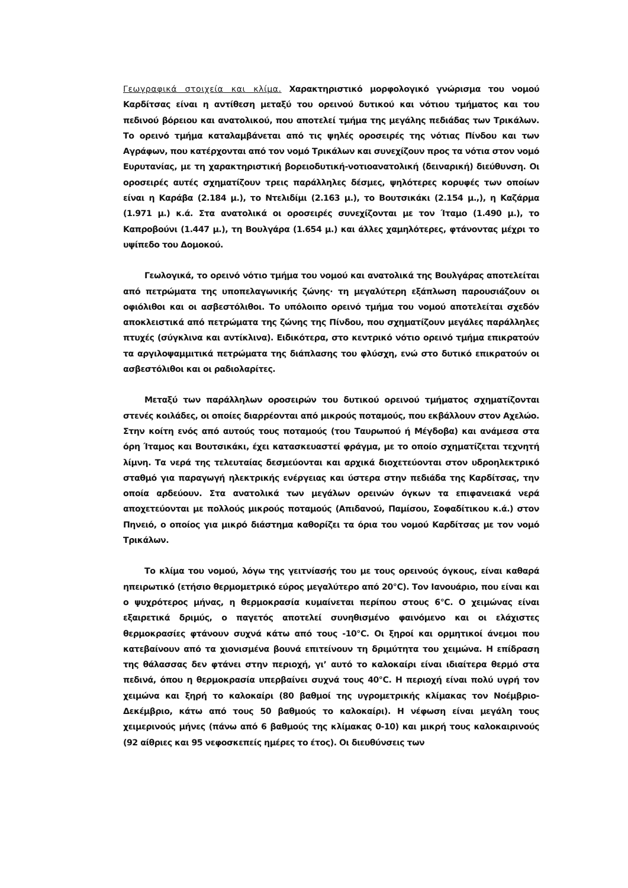Γεωγραφικά στοιχεία και κλίμα. Χαρακτηριστικό μορφολογικό γνώρισμα του νομού Καρδίτσας είναι η αντίθεση μεταξύ του ορεινού δυτικού και νότιου τμήματος και του πεδινού βόρειου και ανατολικού, που αποτελεί τμήμα της μεγάλης πεδιάδας των Τρικάλων. Το ορεινό τμήμα καταλαμβάνεται από τις ψηλές οροσειρές της νότιας Πίνδου και των Αγράφων, που κατέρχονται από τον νομό Τρικάλων και συνεχίζουν προς τα νότια στον νομό Ευρυτανίας, με τη χαρακτηριστική βορειοδυτική-νοτιοανατολική (δειναρική) διεύθυνση. Οι οροσειρές αυτές σχηματίζουν τρεις παράλληλες δέσμες, ψηλότερες κορυφές των οποίων είναι η Καράβα (2.184 μ.), το Ντελιδίμι (2.163 μ.), το Βουτσικάκι (2.154 μ.,), η Καζάρμα (1.971 μ.) κ.ά. Στα ανατολικά οι οροσειρές συνεχίζονται με τον Ίταμο (1.490 μ.), το Καπροβούνι (1.447 μ.), τη Βουλγάρα (1.654 μ.) και άλλες χαμηλότερες, φτάνοντας μέχρι το υψίπεδο του Δομοκού.
Γεωλογικά, το ορεινό νότιο τμήμα του νομού και ανατολικά της Βουλγάρας αποτελείται από πετρώματα της υποπελαγωνικής ζώνης· τη μεγαλύτερη εξάπλωση παρουσιάζουν οι οφιόλιθοι και οι ασβεστόλιθοι. Το υπόλοιπο ορεινό τμήμα του νομού αποτελείται σχεδόν αποκλειστικά από πετρώματα της ζώνης της Πίνδου, που σχηματίζουν μεγάλες παράλληλες πτυχές (σύγκλινα και αντίκλινα). Ειδικότερα, στο κεντρικό νότιο ορεινό τμήμα επικρατούν τα αργιλοψαμμιτικά πετρώματα της διάπλασης του φλύσχη, ενώ στο δυτικό επικρατούν οι ασβεστόλιθοι και οι ραδιολαρίτες.
Μεταξύ των παράλληλων οροσειρών του δυτικού ορεινού τμήματος σχηματίζονται στενές κοιλάδες, οι οποίες διαρρέονται από μικρούς ποταμούς, που εκβάλλουν στον Αχελώο. Στην κοίτη ενός από αυτούς τους ποταμούς (του Ταυρωπού ή Μέγδοβα) και ανάμεσα στα όρη Ίταμος και Βουτσικάκι, έχει κατασκευαστεί φράγμα, με το οποίο σχηματίζεται τεχνητή λίμνη. Τα νερά της τελευταίας δεσμεύονται και αρχικά διοχετεύονται στον υδροηλεκτρικό σταθμό για παραγωγή ηλεκτρικής ενέργειας και ύστερα στην πεδιάδα της Καρδίτσας, την οποία αρδεύουν. Στα ανατολικά των μεγάλων ορεινών όγκων τα επιφανειακά νερά αποχετεύονται με πολλούς μικρούς ποταμούς (Απιδανού, Παμίσου, Σοφαδίτικου κ.ά.) στον Πηνειό, ο οποίος για μικρό διάστημα καθορίζει τα όρια του νομού Καρδίτσας με τον νομό Τρικάλων.
Το κλίμα του νομού, λόγω της γειτνίασής του με τους ορεινούς όγκους, είναι καθαρά ηπειρωτικό (ετήσιο θερμομετρικό εύρος μεγαλύτερο από 20°C). Τον Ιανουάριο, που είναι και ο ψυχρότερος μήνας, η θερμοκρασία κυμαίνεται περίπου στους 6°C. Ο χειμώνας είναι εξαιρετικά δριμύς, ο παγετός αποτελεί συνηθισμένο φαινόμενο και οι ελάχιστες θερμοκρασίες φτάνουν συχνά κάτω από τους -10°C. Οι ξηροί και ορμητικοί άνεμοι που κατεβαίνουν από τα χιονισμένα βουνά επιτείνουν τη δριμύτητα του χειμώνα. Η επίδραση της θάλασσας δεν φτάνει στην περιοχή, γι’ αυτό το καλοκαίρι είναι ιδιαίτερα θερμό στα πεδινά, όπου η θερμοκρασία υπερβαίνει συχνά τους 40°C. Η περιοχή είναι πολύ υγρή τον χειμώνα και ξηρή το καλοκαίρι (80 βαθμοί της υγρομετρικής κλίμακας τον Νοέμβριο-Δεκέμβριο, κάτω από τους 50 βαθμούς το καλοκαίρι). Η νέφωση είναι μεγάλη τους χειμερινούς μήνες (πάνω από 6 βαθμούς της κλίμακας 0-10) και μικρή τους καλοκαιρινούς (92 αίθριες και 95 νεφοσκεπείς ημέρες το έτος). Οι διευθύνσεις των